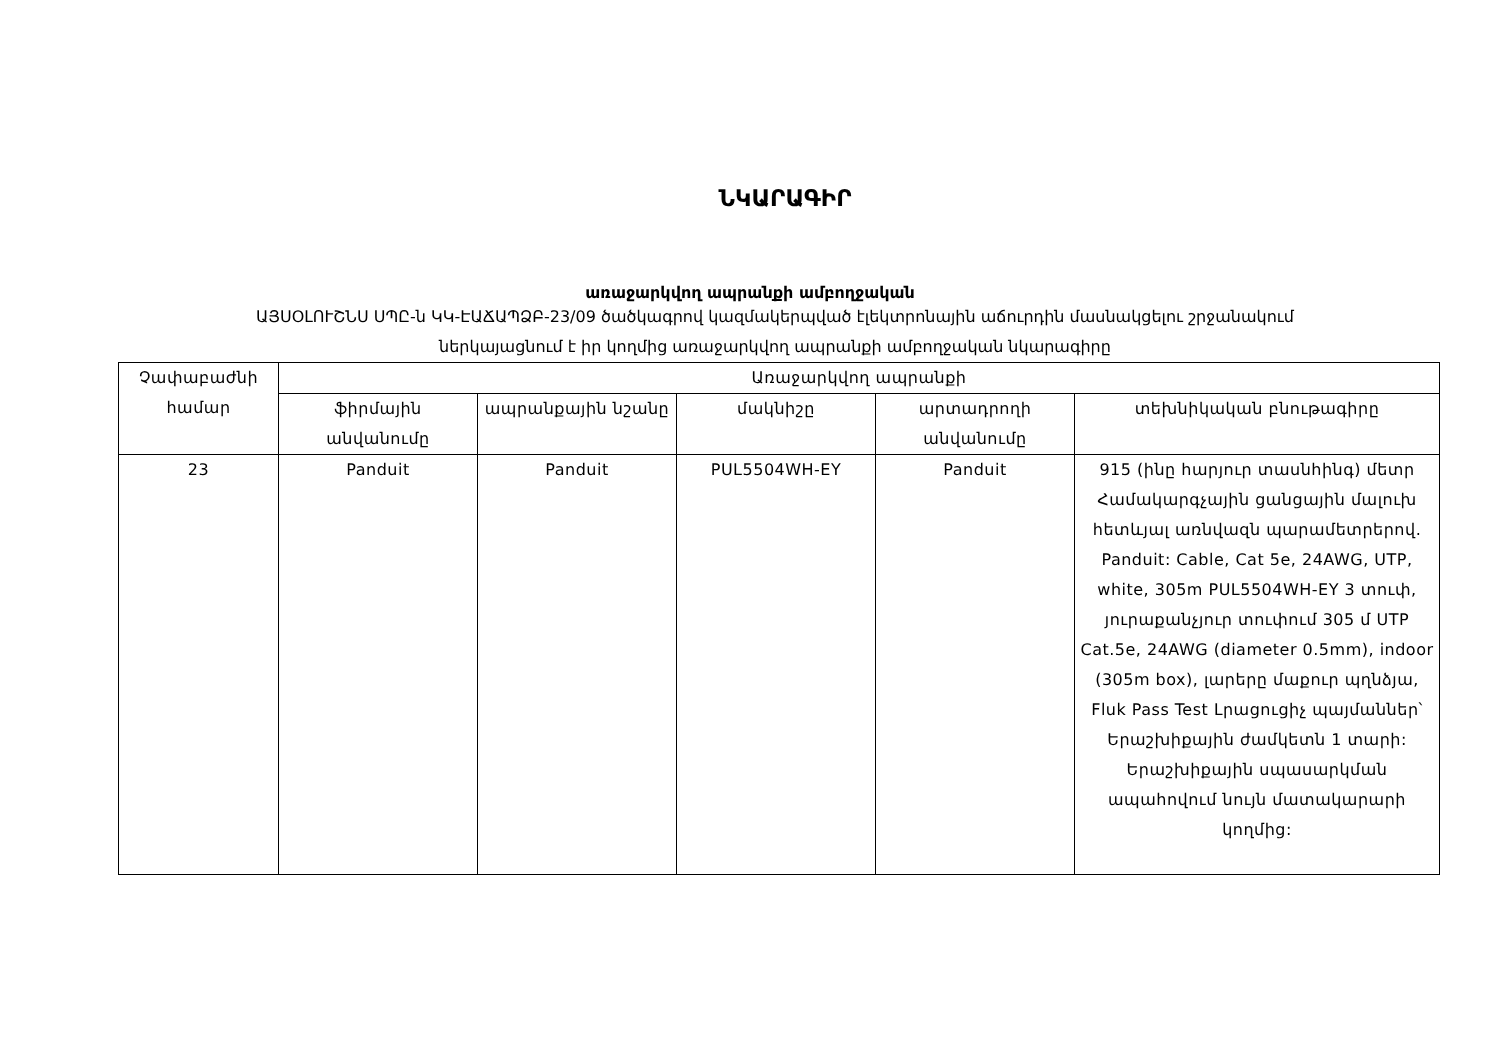ՆԿԱՐԱԳԻՐ
առաջարկվող ապրանքի ամբողջական
ԱՅՍՕԼՈՒՇՆՍ ՍՊԸ-ն ԿԿ-ԷԱՃԱՊՁԲ-23/09 ծածկագրով կազմակերպված էլեկտրոնային աճուրդին մասնակցելու շրջանակում
ներկայացնում է իր կողմից առաջարկվող ապրանքի ամբողջական նկարագիրը
| Չափաբաժնի համար | Առաջարկվող ապրանքի | | | | |
| --- | --- | --- | --- | --- | --- |
| | ֆիրմային անվանումը | ապրանքային նշանը | մակնիշը | արտադրողի անվանումը | տեխնիկական բնութագիրը |
| 23 | Panduit | Panduit | PUL5504WH-EY | Panduit | 915 (ինը հարյուր տասնհինգ) մետր Համակարգչային ցանցային մալուխ հետևյալ առնվազն պարամետրերով. Panduit: Cable, Cat 5e, 24AWG, UTP, white, 305m PUL5504WH-EY 3 տուփ, յուրաքանչյուր տուփում 305 մ UTP Cat.5e, 24AWG (diameter 0.5mm), indoor (305m box), լարերը մաքուր պղնձյա, Fluk Pass Test Լրացուցիչ պայմաններ՝ Երաշխիքային ժամկետն 1 տարի: Երաշխիքային սպասարկման ապահովում նույն մատակարարի կողմից: |